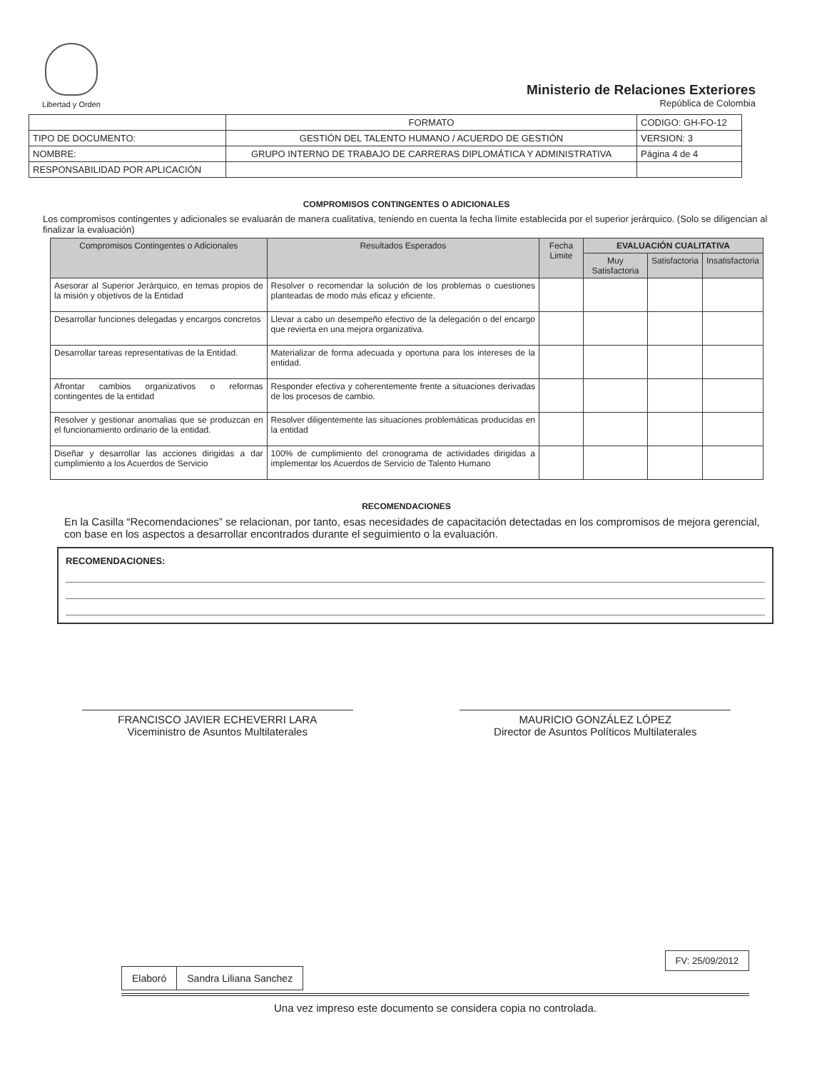Libertad y Orden
Ministerio de Relaciones Exteriores
República de Colombia
| | FORMATO | CODIGO: GH-FO-12 |
| TIPO DE DOCUMENTO: | GESTIÓN DEL TALENTO HUMANO / ACUERDO DE GESTIÓN | VERSION: 3 |
| NOMBRE: | GRUPO INTERNO DE TRABAJO DE CARRERAS DIPLOMÁTICA Y ADMINISTRATIVA | Página 4 de 4 |
| RESPONSABILIDAD POR APLICACIÓN | | |
COMPROMISOS CONTINGENTES O ADICIONALES
Los compromisos contingentes y adicionales se evaluarán de manera cualitativa, teniendo en cuenta la fecha límite establecida por el superior jerárquico. (Solo se diligencian al finalizar la evaluación)
| Compromisos Contingentes o Adicionales | Resultados Esperados | Fecha Limite | EVALUACIÓN CUALITATIVA | | |
| --- | --- | --- | --- | --- | --- |
| | | | Muy Satisfactoria | Satisfactoria | Insatisfactoria |
| Asesorar al Superior Jerárquico, en temas propios de la misión y objetivos de la Entidad | Resolver o recomendar la solución de los problemas o cuestiones planteadas de modo más eficaz y eficiente. | | | | |
| Desarrollar funciones delegadas y encargos concretos | Llevar a cabo un desempeño efectivo de la delegación o del encargo que revierta en una mejora organizativa. | | | | |
| Desarrollar tareas representativas de la Entidad. | Materializar de forma adecuada y oportuna para los intereses de la entidad. | | | | |
| Afrontar cambios organizativos o reformas contingentes de la entidad | Responder efectiva y coherentemente frente a situaciones derivadas de los procesos de cambio. | | | | |
| Resolver y gestionar anomalias que se produzcan en el funcionamiento ordinario de la entidad. | Resolver diligentemente las situaciones problemáticas producidas en la entidad | | | | |
| Diseñar y desarrollar las acciones dirigidas a dar cumplimiento a los Acuerdos de Servicio | 100% de cumplimiento del cronograma de actividades dirigidas a implementar los Acuerdos de Servicio de Talento Humano | | | | |
RECOMENDACIONES
En la Casilla “Recomendaciones” se relacionan, por tanto, esas necesidades de capacitación detectadas en los compromisos de mejora gerencial, con base en los aspectos a desarrollar encontrados durante el seguimiento o la evaluación.
RECOMENDACIONES:
FRANCISCO JAVIER ECHEVERRI LARA
Viceministro de Asuntos Multilaterales
MAURICIO GONZÁLEZ LÓPEZ
Director de Asuntos Políticos Multilaterales
FV: 25/09/2012
| Elaboró | Sandra Liliana Sanchez |
Una vez impreso este documento se considera copia no controlada.